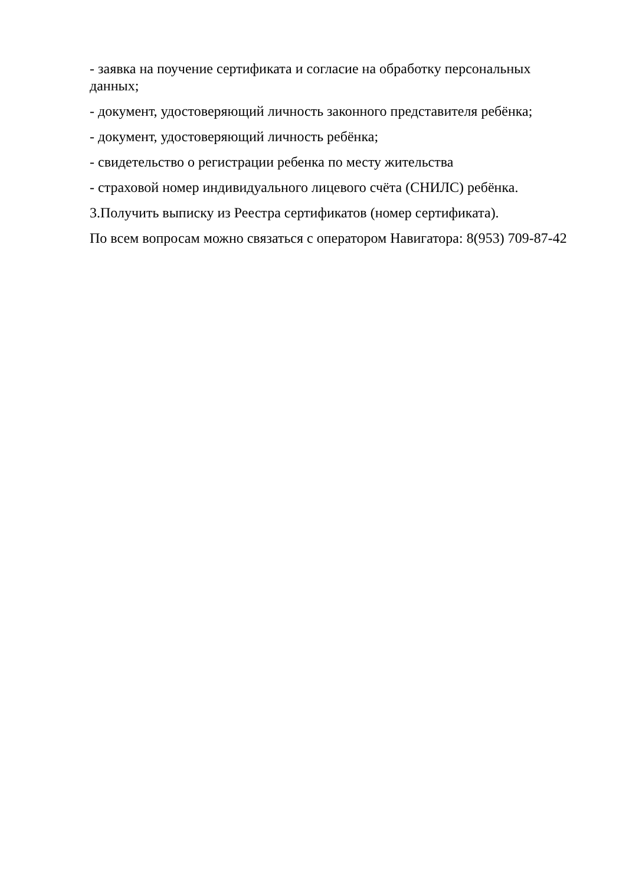- заявка на поучение сертификата и согласие на обработку персональных данных;
- документ, удостоверяющий личность законного представителя ребёнка;
- документ, удостоверяющий личность ребёнка;
- свидетельство о регистрации ребенка по месту жительства
- страховой номер индивидуального лицевого счёта (СНИЛС) ребёнка.
3.Получить выписку из Реестра сертификатов (номер сертификата).
По всем вопросам можно связаться с оператором Навигатора: 8(953) 709-87-42